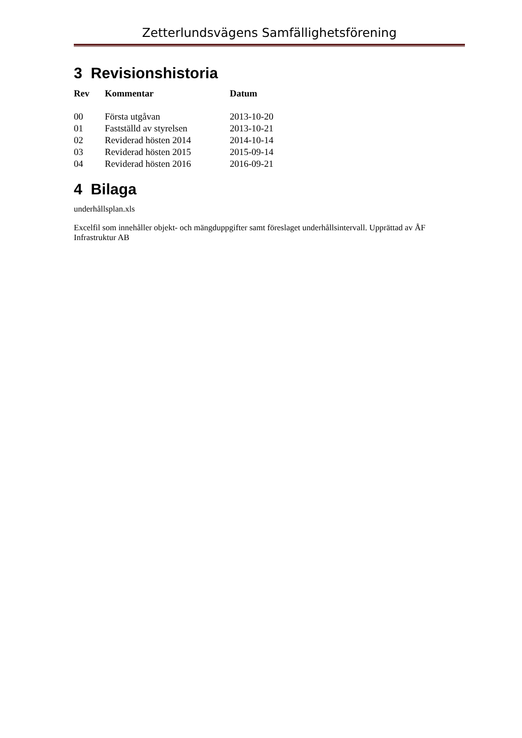Zetterlundsvägens Samfällighetsförening
3 Revisionshistoria
| Rev | Kommentar | Datum |
| --- | --- | --- |
| 00 | Första utgåvan | 2013-10-20 |
| 01 | Fastställd av styrelsen | 2013-10-21 |
| 02 | Reviderad hösten 2014 | 2014-10-14 |
| 03 | Reviderad hösten 2015 | 2015-09-14 |
| 04 | Reviderad hösten 2016 | 2016-09-21 |
4 Bilaga
underhållsplan.xls
Excelfil som innehåller objekt- och mängduppgifter samt föreslaget underhållsintervall. Upprättad av ÅF Infrastruktur AB